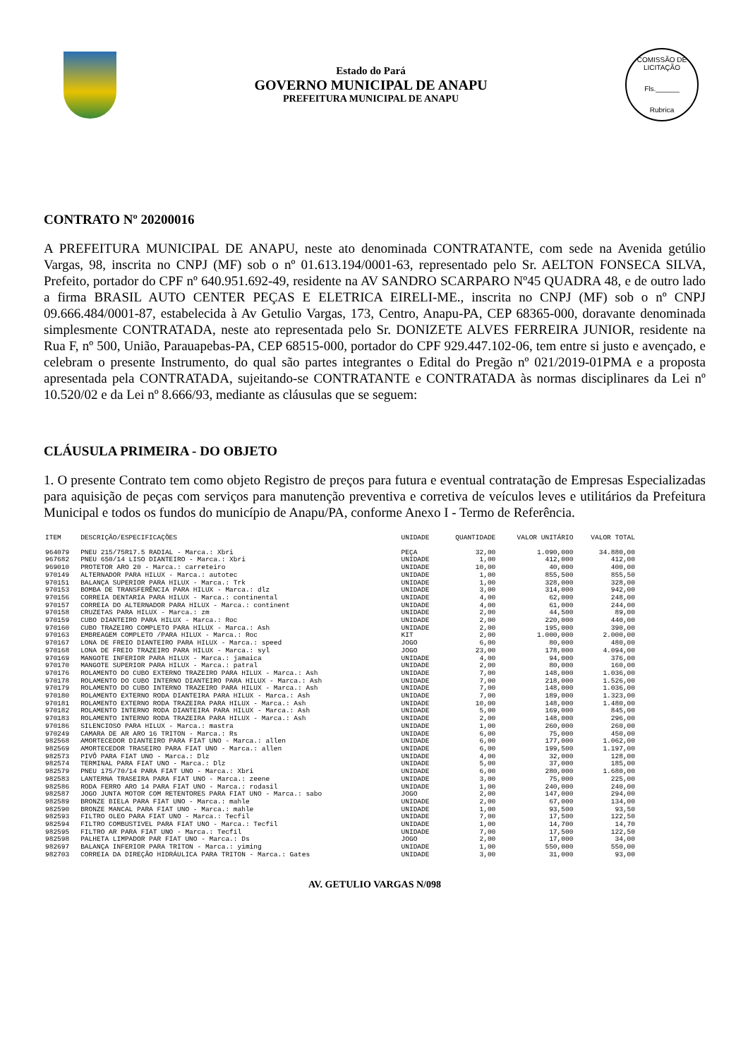Estado do Pará
GOVERNO MUNICIPAL DE ANAPU
PREFEITURA MUNICIPAL DE ANAPU
COMISSÃO DE LICITAÇÃO
Fls.______
Rubrica
CONTRATO Nº 20200016
A PREFEITURA MUNICIPAL DE ANAPU, neste ato denominada CONTRATANTE, com sede na Avenida getúlio Vargas, 98, inscrita no CNPJ (MF) sob o nº 01.613.194/0001-63, representado pelo Sr. AELTON FONSECA SILVA, Prefeito, portador do CPF nº 640.951.692-49, residente na AV SANDRO SCARPARO Nº45 QUADRA 48, e de outro lado a firma BRASIL AUTO CENTER PEÇAS E ELETRICA EIRELI-ME., inscrita no CNPJ (MF) sob o nº CNPJ 09.666.484/0001-87, estabelecida à Av Getulio Vargas, 173, Centro, Anapu-PA, CEP 68365-000, doravante denominada simplesmente CONTRATADA, neste ato representada pelo Sr. DONIZETE ALVES FERREIRA JUNIOR, residente na Rua F, nº 500, União, Parauapebas-PA, CEP 68515-000, portador do CPF 929.447.102-06, tem entre si justo e avençado, e celebram o presente Instrumento, do qual são partes integrantes o Edital do Pregão nº 021/2019-01PMA e a proposta apresentada pela CONTRATADA, sujeitando-se CONTRATANTE e CONTRATADA às normas disciplinares da Lei nº 10.520/02 e da Lei nº 8.666/93, mediante as cláusulas que se seguem:
CLÁUSULA PRIMEIRA - DO OBJETO
1. O presente Contrato tem como objeto Registro de preços para futura e eventual contratação de Empresas Especializadas para aquisição de peças com serviços para manutenção preventiva e corretiva de veículos leves e utilitários da Prefeitura Municipal e todos os fundos do município de Anapu/PA, conforme Anexo I - Termo de Referência.
| ITEM | DESCRIÇÃO/ESPECIFICAÇÕES | UNIDADE | QUANTIDADE | VALOR UNITÁRIO | VALOR TOTAL |
| --- | --- | --- | --- | --- | --- |
| 964079 | PNEU 215/75R17.5 RADIAL - Marca.: Xbri | PEÇA | 32,00 | 1.090,000 | 34.880,00 |
| 967682 | PNEU 650/14 LISO DIANTEIRO - Marca.: Xbri | UNIDADE | 1,00 | 412,000 | 412,00 |
| 969010 | PROTETOR ARO 20 - Marca.: carreteiro | UNIDADE | 10,00 | 40,000 | 400,00 |
| 970149 | ALTERNADOR PARA HILUX - Marca.: autotec | UNIDADE | 1,00 | 855,500 | 855,50 |
| 970151 | BALANÇA SUPERIOR PARA HILUX - Marca.: Trk | UNIDADE | 1,00 | 328,000 | 328,00 |
| 970153 | BOMBA DE TRANSFERÊNCIA PARA HILUX - Marca.: dlz | UNIDADE | 3,00 | 314,000 | 942,00 |
| 970156 | CORREIA DENTARIA PARA HILUX - Marca.: continental | UNIDADE | 4,00 | 62,000 | 248,00 |
| 970157 | CORREIA DO ALTERNADOR PARA HILUX - Marca.: continent | UNIDADE | 4,00 | 61,000 | 244,00 |
| 970158 | CRUZETAS PARA HILUX - Marca.: zm | UNIDADE | 2,00 | 44,500 | 89,00 |
| 970159 | CUBO DIANTEIRO PARA HILUX - Marca.: Roc | UNIDADE | 2,00 | 220,000 | 440,00 |
| 970160 | CUBO TRAZEIRO COMPLETO PARA HILUX - Marca.: Ash | UNIDADE | 2,00 | 195,000 | 390,00 |
| 970163 | EMBREAGEM COMPLETO /PARA HILUX - Marca.: Roc | KIT | 2,00 | 1.000,000 | 2.000,00 |
| 970167 | LONA DE FREIO DIANTEIRO PARA HILUX - Marca.: speed | JOGO | 6,00 | 80,000 | 480,00 |
| 970168 | LONA DE FREIO TRAZEIRO PARA HILUX - Marca.: syl | JOGO | 23,00 | 178,000 | 4.094,00 |
| 970169 | MANGOTE INFERIOR PARA HILUX - Marca.: jamaica | UNIDADE | 4,00 | 94,000 | 376,00 |
| 970170 | MANGOTE SUPERIOR PARA HILUX - Marca.: patral | UNIDADE | 2,00 | 80,000 | 160,00 |
| 970176 | ROLAMENTO DO CUBO EXTERNO TRAZEIRO PARA HILUX - Marca.: Ash | UNIDADE | 7,00 | 148,000 | 1.036,00 |
| 970178 | ROLAMENTO DO CUBO INTERNO DIANTEIRO PARA HILUX - Marca.: Ash | UNIDADE | 7,00 | 218,000 | 1.526,00 |
| 970179 | ROLAMENTO DO CUBO INTERNO TRAZEIRO PARA HILUX - Marca.: Ash | UNIDADE | 7,00 | 148,000 | 1.036,00 |
| 970180 | ROLAMENTO EXTERNO RODA DIANTEIRA PARA HILUX - Marca.: Ash | UNIDADE | 7,00 | 189,000 | 1.323,00 |
| 970181 | ROLAMENTO EXTERNO RODA TRAZEIRA PARA HILUX - Marca.: Ash | UNIDADE | 10,00 | 148,000 | 1.480,00 |
| 970182 | ROLAMENTO INTERNO RODA DIANTEIRA PARA HILUX - Marca.: Ash | UNIDADE | 5,00 | 169,000 | 845,00 |
| 970183 | ROLAMENTO INTERNO RODA TRAZEIRA PARA HILUX - Marca.: Ash | UNIDADE | 2,00 | 148,000 | 296,00 |
| 970186 | SILENCIOSO PARA HILUX - Marca.: mastra | UNIDADE | 1,00 | 260,000 | 260,00 |
| 970249 | CAMARA DE AR ARO 16 TRITON - Marca.: Rs | UNIDADE | 6,00 | 75,000 | 450,00 |
| 982568 | AMORTECEDOR DIANTEIRO PARA FIAT UNO - Marca.: allen | UNIDADE | 6,00 | 177,000 | 1.062,00 |
| 982569 | AMORTECEDOR TRASEIRO PARA FIAT UNO - Marca.: allen | UNIDADE | 6,00 | 199,500 | 1.197,00 |
| 982573 | PIVÔ PARA FIAT UNO - Marca.: Dlz | UNIDADE | 4,00 | 32,000 | 128,00 |
| 982574 | TERMINAL PARA FIAT UNO - Marca.: Dlz | UNIDADE | 5,00 | 37,000 | 185,00 |
| 982579 | PNEU 175/70/14 PARA FIAT UNO - Marca.: Xbri | UNIDADE | 6,00 | 280,000 | 1.680,00 |
| 982583 | LANTERNA TRASEIRA PARA FIAT UNO - Marca.: zeene | UNIDADE | 3,00 | 75,000 | 225,00 |
| 982586 | RODA FERRO ARO 14 PARA FIAT UNO - Marca.: rodasil | UNIDADE | 1,00 | 240,000 | 240,00 |
| 982587 | JOGO JUNTA MOTOR COM RETENTORES PARA FIAT UNO - Marca.: sabo | JOGO | 2,00 | 147,000 | 294,00 |
| 982589 | BRONZE BIELA PARA FIAT UNO - Marca.: mahle | UNIDADE | 2,00 | 67,000 | 134,00 |
| 982590 | BRONZE MANCAL PARA FIAT UNO - Marca.: mahle | UNIDADE | 1,00 | 93,500 | 93,50 |
| 982593 | FILTRO OLEO PARA FIAT UNO - Marca.: Tecfil | UNIDADE | 7,00 | 17,500 | 122,50 |
| 982594 | FILTRO COMBUSTIVEL PARA FIAT UNO - Marca.: Tecfil | UNIDADE | 1,00 | 14,700 | 14,70 |
| 982595 | FILTRO AR PARA FIAT UNO - Marca.: Tecfil | UNIDADE | 7,00 | 17,500 | 122,50 |
| 982598 | PALHETA LIMPADOR PAR FIAT UNO - Marca.: Ds | JOGO | 2,00 | 17,000 | 34,00 |
| 982697 | BALANÇA INFERIOR PARA TRITON - Marca.: yiming | UNIDADE | 1,00 | 550,000 | 550,00 |
| 982703 | CORREIA DA DIREÇÃO HIDRÁULICA PARA TRITON - Marca.: Gates | UNIDADE | 3,00 | 31,000 | 93,00 |
AV. GETULIO VARGAS N/098